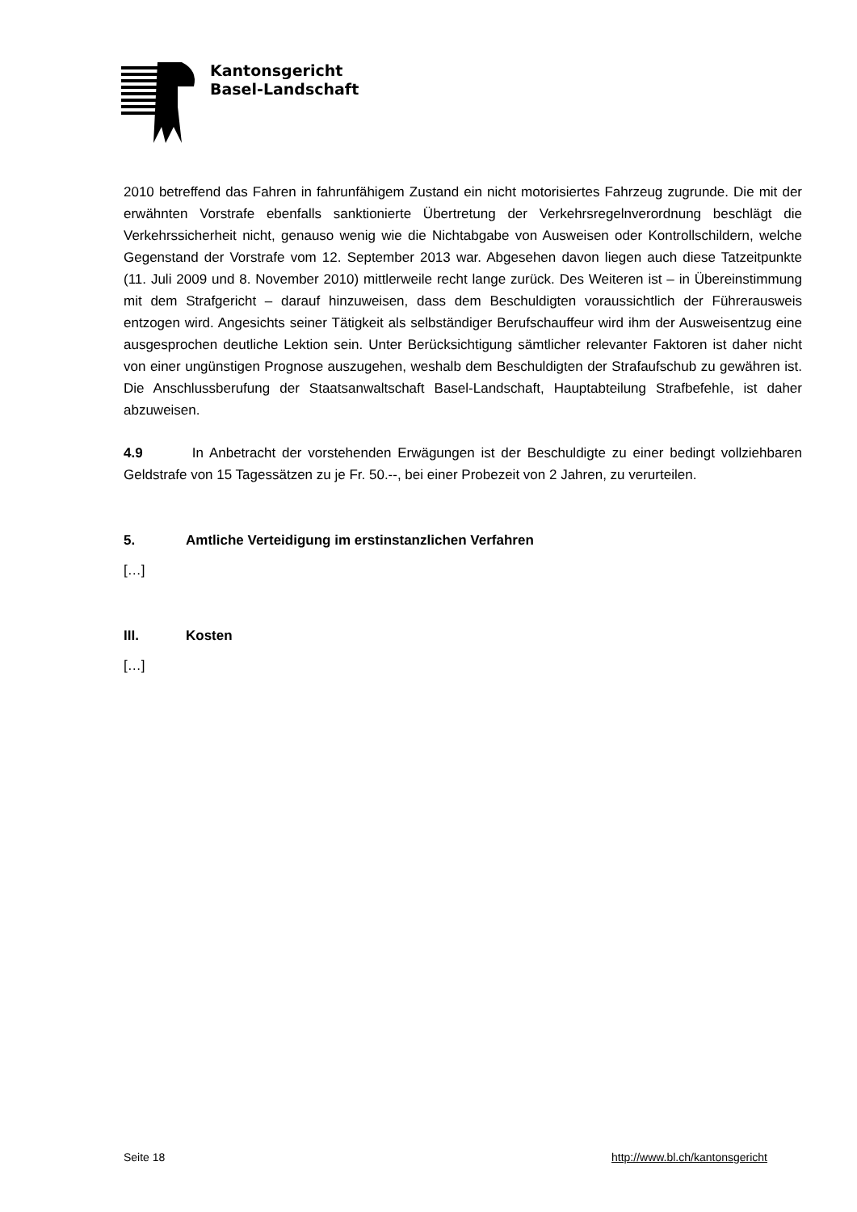Kantonsgericht
Basel-Landschaft
2010 betreffend das Fahren in fahrunfähigem Zustand ein nicht motorisiertes Fahrzeug zugrunde. Die mit der erwähnten Vorstrafe ebenfalls sanktionierte Übertretung der Verkehrsregelnverordnung beschlägt die Verkehrssicherheit nicht, genauso wenig wie die Nichtabgabe von Ausweisen oder Kontrollschildern, welche Gegenstand der Vorstrafe vom 12. September 2013 war. Abgesehen davon liegen auch diese Tatzeitpunkte (11. Juli 2009 und 8. November 2010) mittlerweile recht lange zurück. Des Weiteren ist – in Übereinstimmung mit dem Strafgericht – darauf hinzuweisen, dass dem Beschuldigten voraussichtlich der Führerausweis entzogen wird. Angesichts seiner Tätigkeit als selbständiger Berufschauffeur wird ihm der Ausweisentzug eine ausgesprochen deutliche Lektion sein. Unter Berücksichtigung sämtlicher relevanter Faktoren ist daher nicht von einer ungünstigen Prognose auszugehen, weshalb dem Beschuldigten der Strafaufschub zu gewähren ist. Die Anschlussberufung der Staatsanwaltschaft Basel-Landschaft, Hauptabteilung Strafbefehle, ist daher abzuweisen.
4.9 In Anbetracht der vorstehenden Erwägungen ist der Beschuldigte zu einer bedingt vollziehbaren Geldstrafe von 15 Tagessätzen zu je Fr. 50.--, bei einer Probezeit von 2 Jahren, zu verurteilen.
5. Amtliche Verteidigung im erstinstanzlichen Verfahren
[…]
III. Kosten
[…]
Seite 18 http://www.bl.ch/kantonsgericht